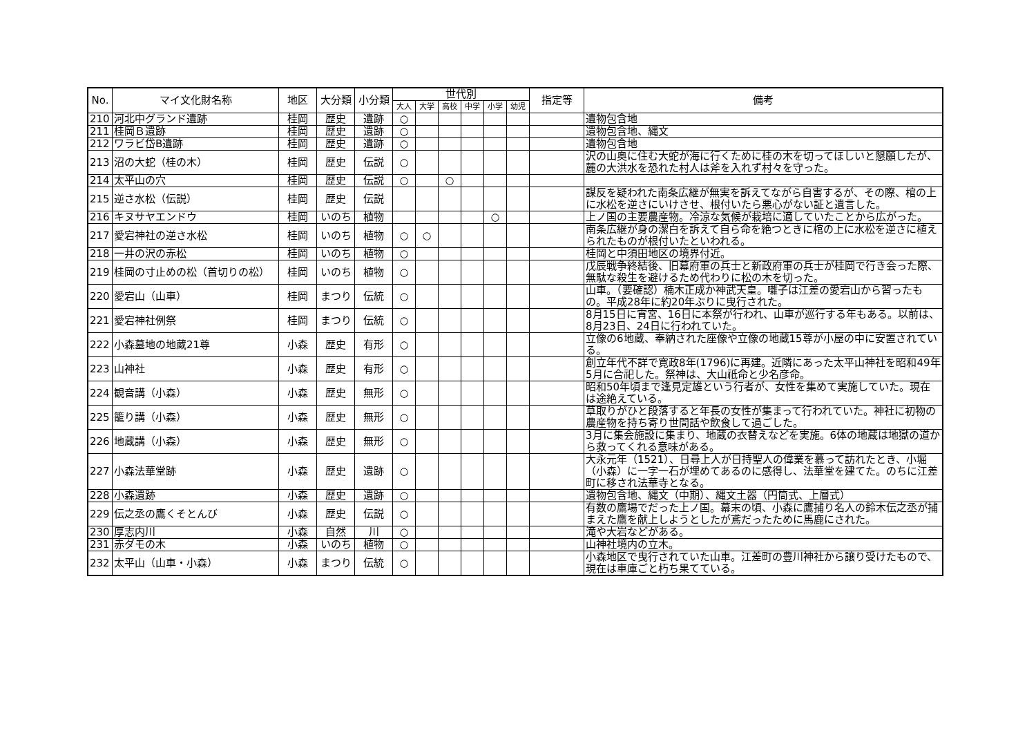| No. | マイ文化財名称 | 地区 | 大分類 | 小分類 | 世代別 | | | | | | 指定等 | 備考 |
| --- | --- | --- | --- | --- | --- | --- | --- | --- | --- | --- | --- | --- |
| | | | | | 大人 | 大学 | 高校 | 中学 | 小学 | 幼児 | | |
| 210 | 河北中グランド遺跡 | 桂岡 | 歴史 | 遺跡 | ○ | | | | | | | 遺物包含地 |
| 211 | 桂岡Ｂ遺跡 | 桂岡 | 歴史 | 遺跡 | ○ | | | | | | | 遺物包含地、縄文 |
| 212 | ワラビ岱B遺跡 | 桂岡 | 歴史 | 遺跡 | ○ | | | | | | | 遺物包含地 |
| 213 | 沼の大蛇（桂の木） | 桂岡 | 歴史 | 伝説 | ○ | | | | | | | 沢の山奥に住む大蛇が海に行くために桂の木を切ってほしいと懇願したが、麓の大洪水を恐れた村人は斧を入れず村々を守った。 |
| 214 | 太平山の穴 | 桂岡 | 歴史 | 伝説 | ○ | | ○ | | | | | |
| 215 | 逆さ水松（伝説） | 桂岡 | 歴史 | 伝説 | | | | | | | | 謀反を疑われた南条広継が無実を訴えてながら自害するが、その際、棺の上に水松を逆さにいけさせ、根付いたら悪心がない証と遺言した。 |
| 216 | キヌサヤエンドウ | 桂岡 | いのち | 植物 | | | | | ○ | | | 上ノ国の主要農産物。冷涼な気候が栽培に適していたことから広がった。 |
| 217 | 愛宕神社の逆さ水松 | 桂岡 | いのち | 植物 | ○ | ○ | | | | | | 南条広継が身の潔白を訴えて自ら命を絶つときに棺の上に水松を逆さに植えられたものが根付いたといわれる。 |
| 218 | 一井の沢の赤松 | 桂岡 | いのち | 植物 | ○ | | | | | | | 桂岡と中須田地区の境界付近。 |
| 219 | 桂岡の寸止めの松（首切りの松） | 桂岡 | いのち | 植物 | ○ | | | | | | | 戊辰戦争終結後、旧幕府軍の兵士と新政府軍の兵士が桂岡で行き会った際、無駄な殺生を避けるため代わりに松の木を切った。 |
| 220 | 愛宕山（山車） | 桂岡 | まつり | 伝統 | ○ | | | | | | | 山車。（要確認）楠木正成か神武天皇。囃子は江差の愛宕山から習ったもの。平成28年に約20年ぶりに曳行された。 |
| 221 | 愛宕神社例祭 | 桂岡 | まつり | 伝統 | ○ | | | | | | | 8月15日に宵宮、16日に本祭が行われ、山車が巡行する年もある。以前は、8月23日、24日に行われていた。 |
| 222 | 小森墓地の地蔵21尊 | 小森 | 歴史 | 有形 | ○ | | | | | | | 立像の6地蔵、奉納された座像や立像の地蔵15尊が小屋の中に安置されている。 |
| 223 | 山神社 | 小森 | 歴史 | 有形 | ○ | | | | | | | 創立年代不詳で寛政8年(1796)に再建。近隣にあった太平山神社を昭和49年5月に合祀した。祭神は、大山祇命と少名彦命。 |
| 224 | 観音講（小森） | 小森 | 歴史 | 無形 | ○ | | | | | | | 昭和50年頃まで逢見定雄という行者が、女性を集めて実施していた。現在は途絶えている。 |
| 225 | 籠り講（小森） | 小森 | 歴史 | 無形 | ○ | | | | | | | 草取りがひと段落すると年長の女性が集まって行われていた。神社に初物の農産物を持ち寄り世間話や飲食して過ごした。 |
| 226 | 地蔵講（小森） | 小森 | 歴史 | 無形 | ○ | | | | | | | 3月に集会施設に集まり、地蔵の衣替えなどを実施。6体の地蔵は地獄の道から救ってくれる意味がある。 |
| 227 | 小森法華堂跡 | 小森 | 歴史 | 遺跡 | ○ | | | | | | | 大永元年（1521）、日尋上人が日持聖人の偉業を慕って訪れたとき、小堀（小森）に一字一石が埋めてあるのに感得し、法華堂を建てた。のちに江差町に移され法華寺となる。 |
| 228 | 小森遺跡 | 小森 | 歴史 | 遺跡 | ○ | | | | | | | 遺物包含地、縄文（中期）、縄文土器（円筒式、上層式） |
| 229 | 伝之丞の鷹くそとんび | 小森 | 歴史 | 伝説 | ○ | | | | | | | 有数の鷹場でだった上ノ国。幕末の頃、小森に鷹捕り名人の鈴木伝之丞が捕まえた鷹を献上しようとしたが鳶だったために馬鹿にされた。 |
| 230 | 厚志内川 | 小森 | 自然 | 川 | ○ | | | | | | | 滝や大岩などがある。 |
| 231 | 赤ダモの木 | 小森 | いのち | 植物 | ○ | | | | | | | 山神社境内の立木。 |
| 232 | 太平山（山車・小森） | 小森 | まつり | 伝統 | ○ | | | | | | | 小森地区で曳行されていた山車。江差町の豊川神社から譲り受けたもので、現在は車庫ごと朽ち果てている。 |